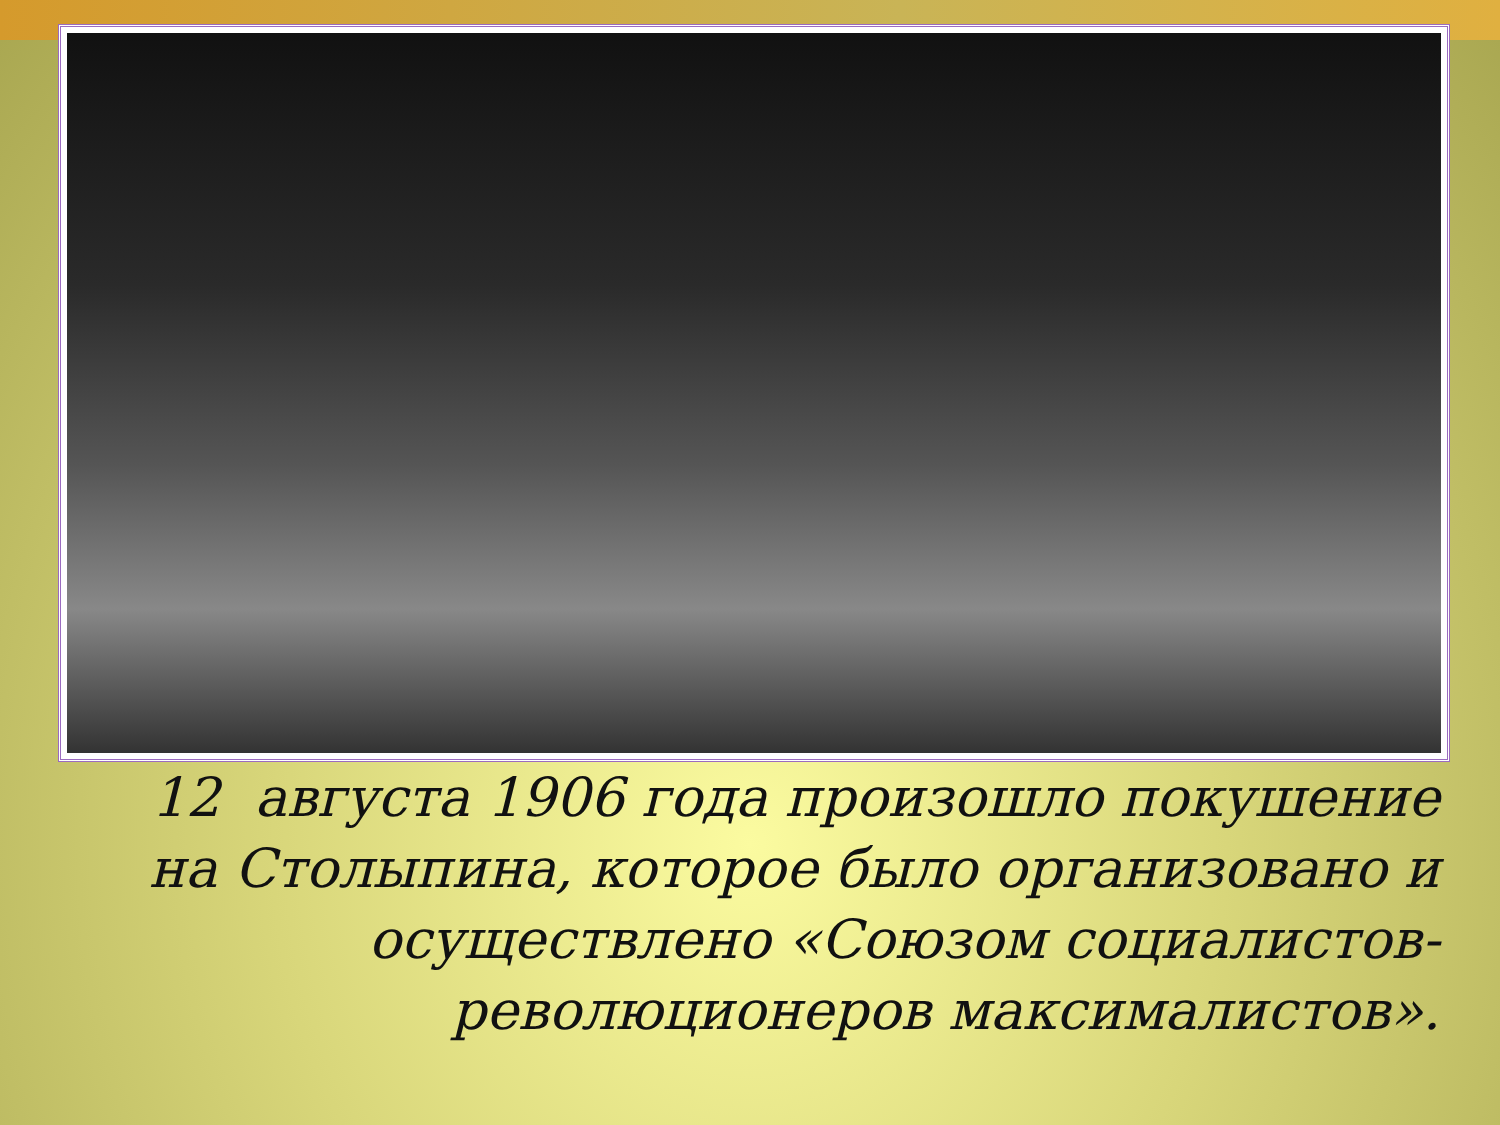12 августа 1906 года произошло покушение на Столыпина, которое было организовано и осуществлено «Союзом социалистов-революционеров максималистов».